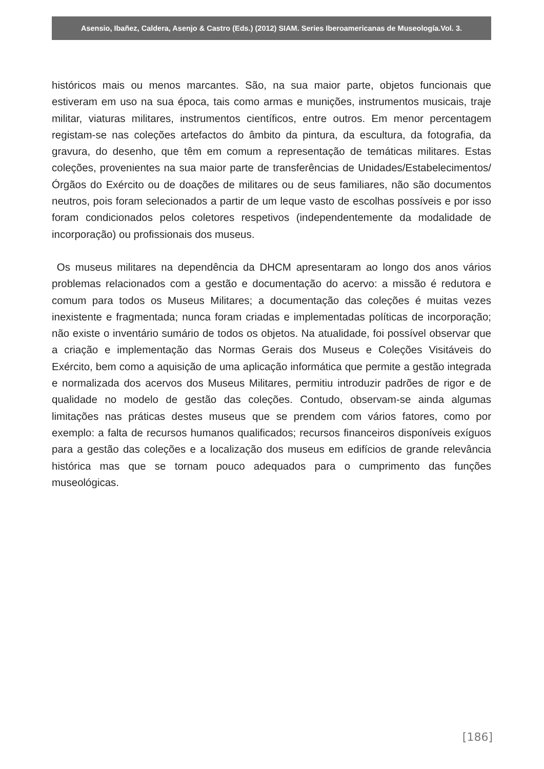Asensio, Ibañez, Caldera, Asenjo & Castro (Eds.) (2012) SIAM. Series Iberoamericanas de Museología.Vol. 3.
históricos mais ou menos marcantes. São, na sua maior parte, objetos funcionais que estiveram em uso na sua época, tais como armas e munições, instrumentos musicais, traje militar, viaturas militares, instrumentos científicos, entre outros. Em menor percentagem registam-se nas coleções artefactos do âmbito da pintura, da escultura, da fotografia, da gravura, do desenho, que têm em comum a representação de temáticas militares. Estas coleções, provenientes na sua maior parte de transferências de Unidades/Estabelecimentos/Órgãos do Exército ou de doações de militares ou de seus familiares, não são documentos neutros, pois foram selecionados a partir de um leque vasto de escolhas possíveis e por isso foram condicionados pelos coletores respetivos (independentemente da modalidade de incorporação) ou profissionais dos museus.
Os museus militares na dependência da DHCM apresentaram ao longo dos anos vários problemas relacionados com a gestão e documentação do acervo: a missão é redutora e comum para todos os Museus Militares; a documentação das coleções é muitas vezes inexistente e fragmentada; nunca foram criadas e implementadas políticas de incorporação; não existe o inventário sumário de todos os objetos. Na atualidade, foi possível observar que a criação e implementação das Normas Gerais dos Museus e Coleções Visitáveis do Exército, bem como a aquisição de uma aplicação informática que permite a gestão integrada e normalizada dos acervos dos Museus Militares, permitiu introduzir padrões de rigor e de qualidade no modelo de gestão das coleções. Contudo, observam-se ainda algumas limitações nas práticas destes museus que se prendem com vários fatores, como por exemplo: a falta de recursos humanos qualificados; recursos financeiros disponíveis exíguos para a gestão das coleções e a localização dos museus em edifícios de grande relevância histórica mas que se tornam pouco adequados para o cumprimento das funções museológicas.
[186]